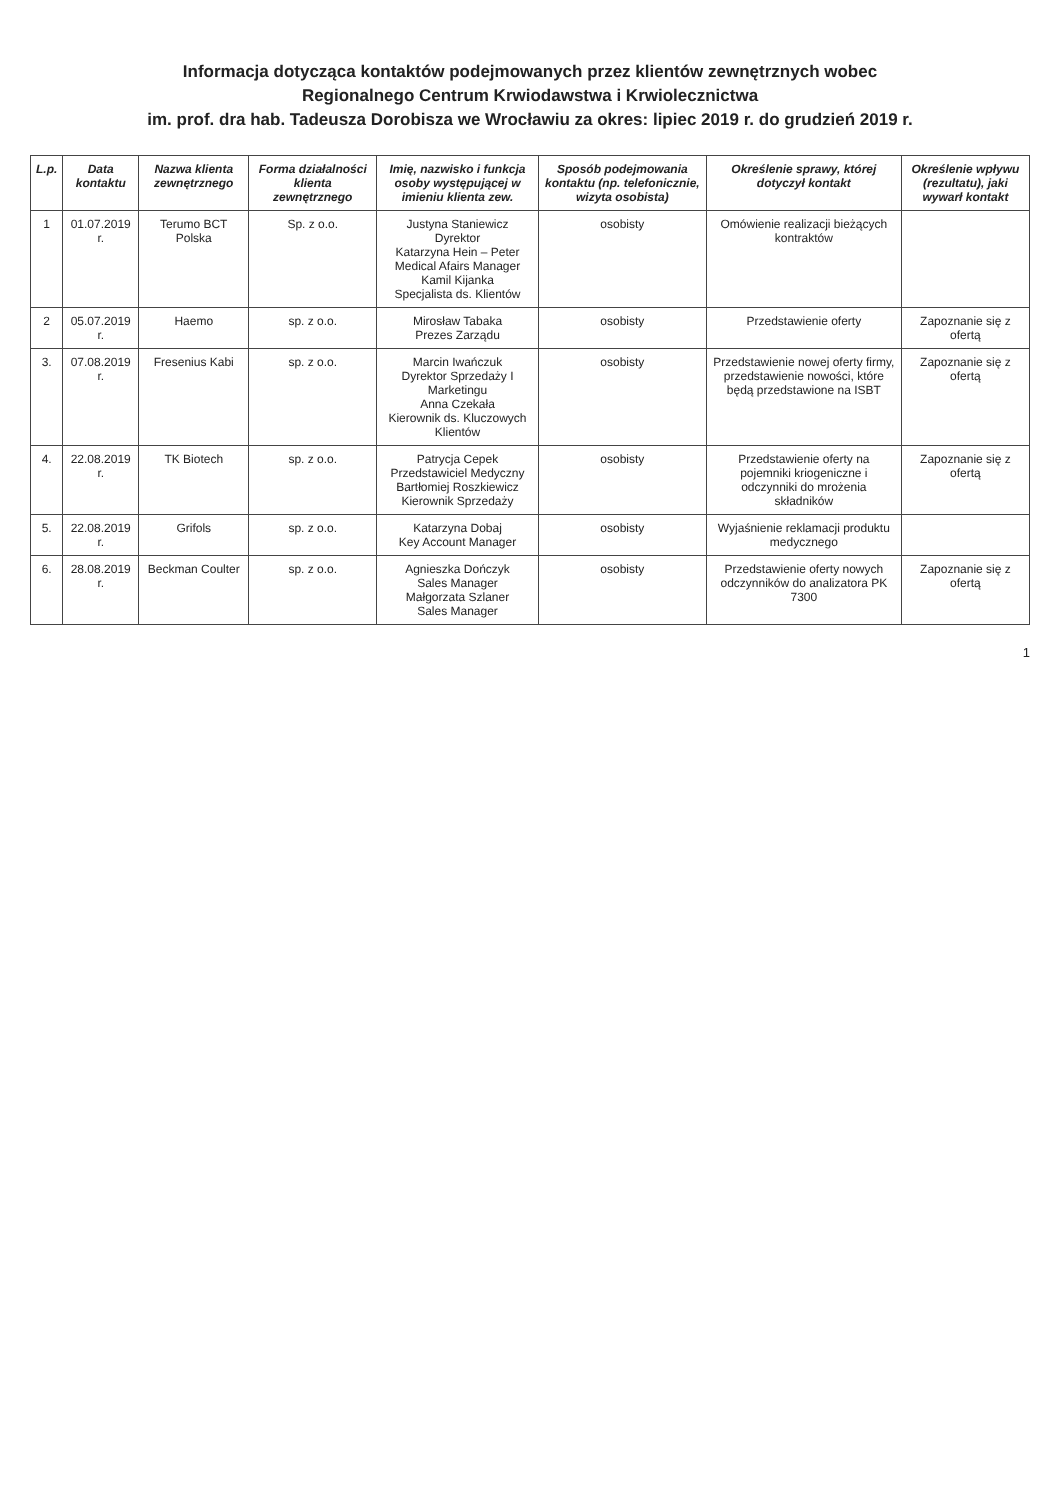Informacja dotycząca kontaktów podejmowanych przez klientów zewnętrznych wobec
Regionalnego Centrum Krwiodawstwa i Krwiolecznictwa
im. prof. dra hab. Tadeusza Dorobisza we Wrocławiu za okres: lipiec 2019 r. do grudzień 2019 r.
| L.p. | Data kontaktu | Nazwa klienta zewnętrznego | Forma działalności klienta zewnętrznego | Imię, nazwisko i funkcja osoby występującej w imieniu klienta zew. | Sposób podejmowania kontaktu (np. telefonicznie, wizyta osobista) | Określenie sprawy, której dotyczył kontakt | Określenie wpływu (rezultatu), jaki wywarł kontakt |
| --- | --- | --- | --- | --- | --- | --- | --- |
| 1 | 01.07.2019 r. | Terumo BCT Polska | Sp. z o.o. | Justyna Staniewicz Dyrektor Katarzyna Hein – Peter Medical Afairs Manager Kamil Kijanka Specjalista ds. Klientów | osobisty | Omówienie realizacji bieżących kontraktów | |
| 2 | 05.07.2019 r. | Haemo | sp. z o.o. | Mirosław Tabaka Prezes Zarządu | osobisty | Przedstawienie oferty | Zapoznanie się z ofertą |
| 3. | 07.08.2019 r. | Fresenius Kabi | sp. z o.o. | Marcin Iwańczuk Dyrektor Sprzedaży I Marketingu Anna Czekała Kierownik ds. Kluczowych Klientów | osobisty | Przedstawienie nowej oferty firmy, przedstawienie nowości, które będą przedstawione na ISBT | Zapoznanie się z ofertą |
| 4. | 22.08.2019 r. | TK Biotech | sp. z o.o. | Patrycja Cepek Przedstawiciel Medyczny Bartłomiej Roszkiewicz Kierownik Sprzedaży | osobisty | Przedstawienie oferty na pojemniki kriogeniczne i odczynniki do mrożenia składników | Zapoznanie się z ofertą |
| 5. | 22.08.2019 r. | Grifols | sp. z o.o. | Katarzyna Dobaj Key Account Manager | osobisty | Wyjaśnienie reklamacji produktu medycznego | |
| 6. | 28.08.2019 r. | Beckman Coulter | sp. z o.o. | Agnieszka Dończyk Sales Manager Małgorzata Szlaner Sales Manager | osobisty | Przedstawienie oferty nowych odczynników do analizatora PK 7300 | Zapoznanie się z ofertą |
1